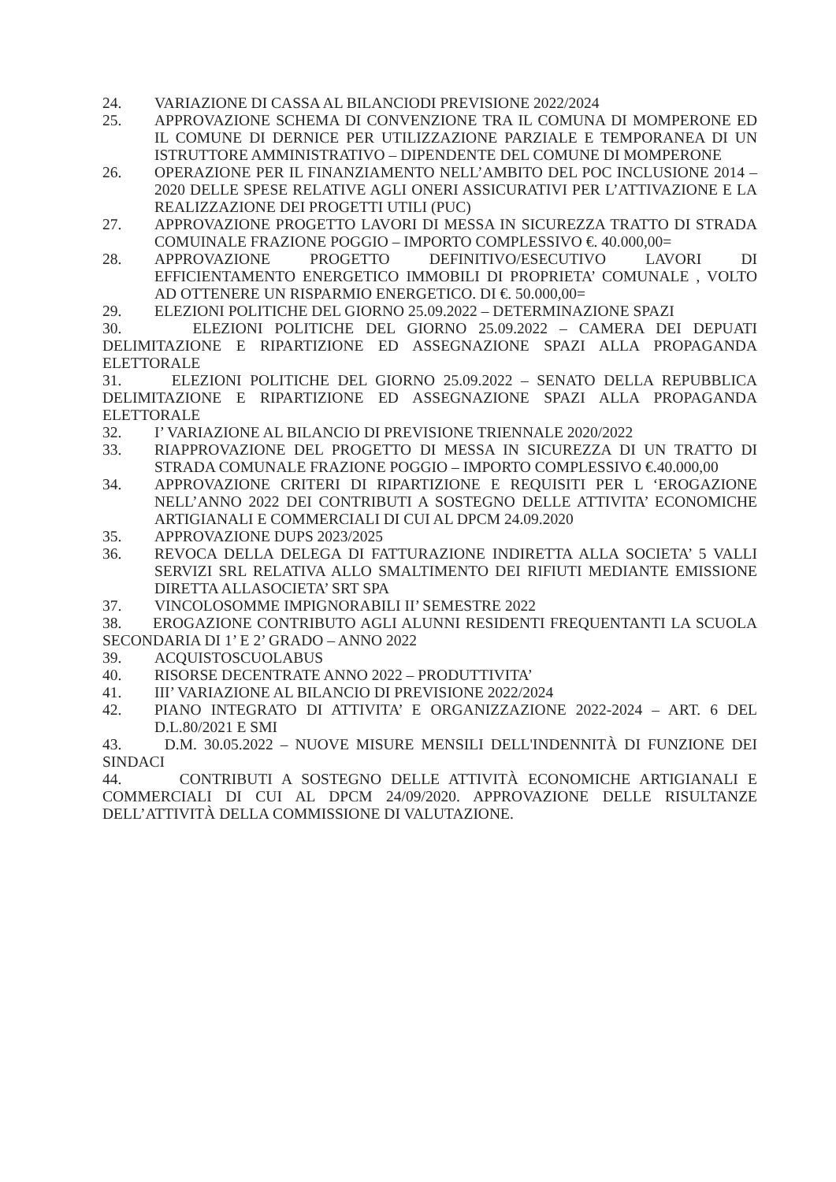24. VARIAZIONE DI CASSA AL BILANCIODI PREVISIONE 2022/2024
25. APPROVAZIONE SCHEMA DI CONVENZIONE TRA IL COMUNA DI MOMPERONE ED IL COMUNE DI DERNICE PER UTILIZZAZIONE PARZIALE E TEMPORANEA DI UN ISTRUTTORE AMMINISTRATIVO – DIPENDENTE DEL COMUNE DI MOMPERONE
26. OPERAZIONE PER IL FINANZIAMENTO NELL’AMBITO DEL POC INCLUSIONE 2014 – 2020 DELLE SPESE RELATIVE AGLI ONERI ASSICURATIVI PER L’ATTIVAZIONE E LA REALIZZAZIONE DEI PROGETTI UTILI (PUC)
27. APPROVAZIONE PROGETTO LAVORI DI MESSA IN SICUREZZA TRATTO DI STRADA COMUINALE FRAZIONE POGGIO – IMPORTO COMPLESSIVO €. 40.000,00=
28. APPROVAZIONE PROGETTO DEFINITIVO/ESECUTIVO LAVORI DI EFFICIENTAMENTO ENERGETICO IMMOBILI DI PROPRIETA’ COMUNALE , VOLTO AD OTTENERE UN RISPARMIO ENERGETICO. DI €. 50.000,00=
29. ELEZIONI POLITICHE DEL GIORNO 25.09.2022 – DETERMINAZIONE SPAZI
30. ELEZIONI POLITICHE DEL GIORNO 25.09.2022 – CAMERA DEI DEPUATI DELIMITAZIONE E RIPARTIZIONE ED ASSEGNAZIONE SPAZI ALLA PROPAGANDA ELETTORALE
31. ELEZIONI POLITICHE DEL GIORNO 25.09.2022 – SENATO DELLA REPUBBLICA DELIMITAZIONE E RIPARTIZIONE ED ASSEGNAZIONE SPAZI ALLA PROPAGANDA ELETTORALE
32. I’ VARIAZIONE AL BILANCIO DI PREVISIONE TRIENNALE 2020/2022
33. RIAPPROVAZIONE DEL PROGETTO DI MESSA IN SICUREZZA DI UN TRATTO DI STRADA COMUNALE FRAZIONE POGGIO – IMPORTO COMPLESSIVO €.40.000,00
34. APPROVAZIONE CRITERI DI RIPARTIZIONE E REQUISITI PER L ‘EROGAZIONE NELL’ANNO 2022 DEI CONTRIBUTI A SOSTEGNO DELLE ATTIVITA’ ECONOMICHE ARTIGIANALI E COMMERCIALI DI CUI AL DPCM 24.09.2020
35. APPROVAZIONE DUPS 2023/2025
36. REVOCA DELLA DELEGA DI FATTURAZIONE INDIRETTA ALLA SOCIETA’ 5 VALLI SERVIZI SRL RELATIVA ALLO SMALTIMENTO DEI RIFIUTI MEDIANTE EMISSIONE DIRETTA ALLASOCIETA’ SRT SPA
37. VINCOLOSOMME IMPIGNORABILI II’ SEMESTRE 2022
38. EROGAZIONE CONTRIBUTO AGLI ALUNNI RESIDENTI FREQUENTANTI LA SCUOLA SECONDARIA DI 1’ E 2’ GRADO – ANNO 2022
39. ACQUISTOSCUOLABUS
40. RISORSE DECENTRATE ANNO 2022 – PRODUTTIVITA’
41. III’ VARIAZIONE AL BILANCIO DI PREVISIONE 2022/2024
42. PIANO INTEGRATO DI ATTIVITA’ E ORGANIZZAZIONE 2022-2024 – ART. 6 DEL D.L.80/2021 E SMI
43. D.M. 30.05.2022 – NUOVE MISURE MENSILI DELL'INDENNITÀ DI FUNZIONE DEI SINDACI
44. CONTRIBUTI A SOSTEGNO DELLE ATTIVITÀ ECONOMICHE ARTIGIANALI E COMMERCIALI DI CUI AL DPCM 24/09/2020. APPROVAZIONE DELLE RISULTANZE DELL’ATTIVITÀ DELLA COMMISSIONE DI VALUTAZIONE.